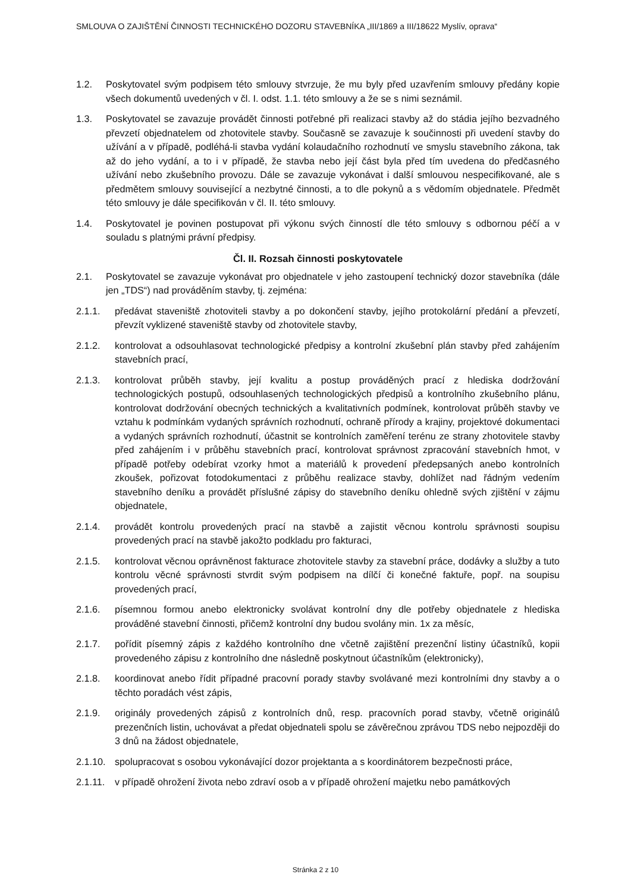SMLOUVA O ZAJIŠTĚNÍ ČINNOSTI TECHNICKÉHO DOZORU STAVEBNÍKA „III/1869 a III/18622 Myslív, oprava“
1.2. Poskytovatel svým podpisem této smlouvy stvrzuje, že mu byly před uzavřením smlouvy předány kopie všech dokumentů uvedených v čl. I. odst. 1.1. této smlouvy a že se s nimi seznámil.
1.3. Poskytovatel se zavazuje provádět činnosti potřebné při realizaci stavby až do stádia jejího bezvadného převzetí objednatelem od zhotovitele stavby. Současně se zavazuje k součinnosti při uvedení stavby do užívání a v případě, podléhá-li stavba vydání kolaudačního rozhodnutí ve smyslu stavebního zákona, tak až do jeho vydání, a to i v případě, že stavba nebo její část byla před tím uvedena do předčasného užívání nebo zkušebního provozu. Dále se zavazuje vykonávat i další smlouvou nespecifikované, ale s předmětem smlouvy související a nezbytné činnosti, a to dle pokynů a s vědomím objednatele. Předmět této smlouvy je dále specifikován v čl. II. této smlouvy.
1.4. Poskytovatel je povinen postupovat při výkonu svých činností dle této smlouvy s odbornou péčí a v souladu s platnými právní předpisy.
Čl. II. Rozsah činnosti poskytovatele
2.1. Poskytovatel se zavazuje vykonávat pro objednatele v jeho zastoupení technický dozor stavebníka (dále jen „TDS“) nad prováděním stavby, tj. zejména:
2.1.1. předávat staveniště zhotoviteli stavby a po dokončení stavby, jejího protokolární předání a převzetí, převzít vyklizené staveniště stavby od zhotovitele stavby,
2.1.2. kontrolovat a odsouhlasovat technologické předpisy a kontrolní zkušební plán stavby před zahájením stavebních prací,
2.1.3. kontrolovat průběh stavby, její kvalitu a postup prováděných prací z hlediska dodržování technologických postupů, odsouhlasených technologických předpisů a kontrolního zkušebního plánu, kontrolovat dodržování obecných technických a kvalitativních podmínek, kontrolovat průběh stavby ve vztahu k podmínkám vydaných správních rozhodnutí, ochraně přírody a krajiny, projektové dokumentaci a vydaných správních rozhodnutí, účastnit se kontrolních zaměření terénu ze strany zhotovitele stavby před zahájením i v průběhu stavebních prací, kontrolovat správnost zpracování stavebních hmot, v případě potřeby odebírat vzorky hmot a materiálů k provedení předepsaných anebo kontrolních zkoušek, pořizovat fotodokumentaci z průběhu realizace stavby, dohlížet nad řádným vedením stavebního deníku a provádět příslušné zápisy do stavebního deníku ohledně svých zjištění v zájmu objednatele,
2.1.4. provádět kontrolu provedených prací na stavbě a zajistit věcnou kontrolu správnosti soupisu provedených prací na stavbě jakožto podkladu pro fakturaci,
2.1.5. kontrolovat věcnou oprávněnost fakturace zhotovitele stavby za stavební práce, dodávky a služby a tuto kontrolu věcné správnosti stvrdit svým podpisem na dílčí či konečné faktuře, popř. na soupisu provedených prací,
2.1.6. písemnou formou anebo elektronicky svolávat kontrolní dny dle potřeby objednatele z hlediska prováděné stavební činnosti, přičemž kontrolní dny budou svolány min. 1x za měsíc,
2.1.7. pořídit písemný zápis z každého kontrolního dne včetně zajištění prezenční listiny účastníků, kopii provedeného zápisu z kontrolního dne následně poskytnout účastníkům (elektronicky),
2.1.8. koordinovat anebo řídit případné pracovní porady stavby svolávané mezi kontrolními dny stavby a o těchto poradách vést zápis,
2.1.9. originály provedených zápisů z kontrolních dnů, resp. pracovních porad stavby, včetně originálů prezenčních listin, uchovávat a předat objednateli spolu se závěrečnou zprávou TDS nebo nejpozději do 3 dnů na žádost objednatele,
2.1.10.
spolupracovat s osobou vykonávající dozor projektanta a s koordinátorem bezpečnosti práce,
2.1.11.
v případě ohrožení života nebo zdraví osob a v případě ohrožení majetku nebo památkových
Stránka 2 z 10